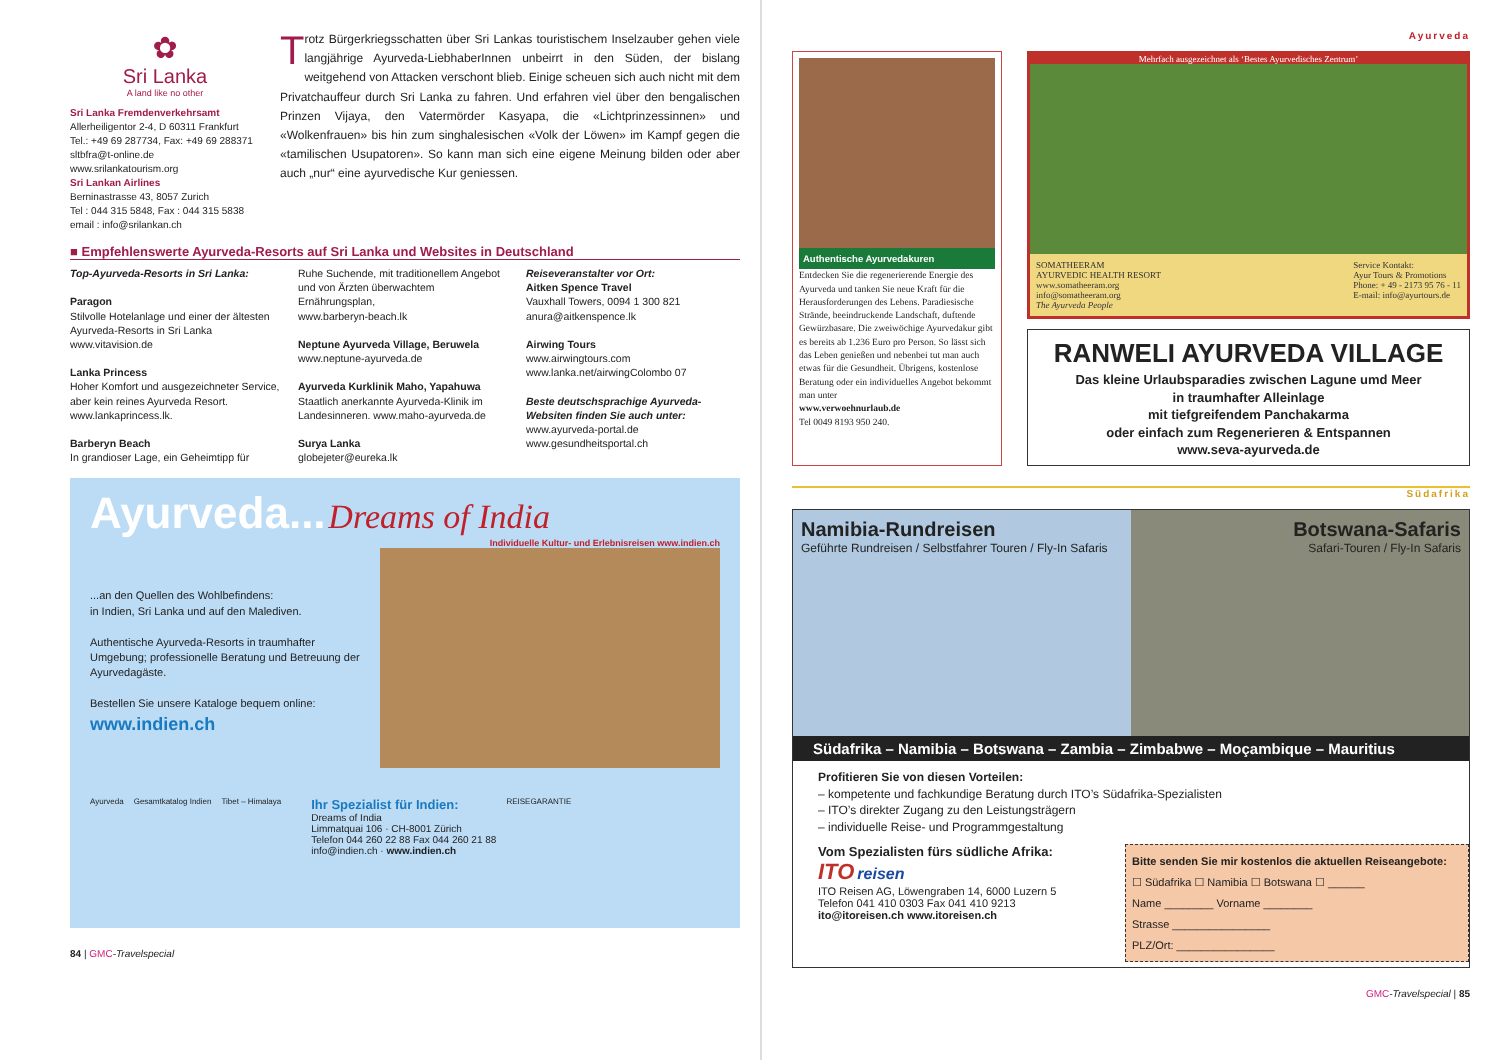✿
Sri Lanka
A land like no other
Sri Lanka Fremdenverkehrsamt
Allerheiligentor 2-4, D 60311 Frankfurt
Tel.: +49 69 287734, Fax: +49 69 288371
sltbfra@t-online.de
www.srilankatourism.org
Sri Lankan Airlines
Berninastrasse 43, 8057 Zurich
Tel : 044 315 5848, Fax : 044 315 5838
email : info@srilankan.ch
Trotz Bürgerkriegsschatten über Sri Lankas touristischem Inselzauber gehen viele langjährige Ayurveda-LiebhaberInnen unbeirrt in den Süden, der bislang weitgehend von Attacken verschont blieb. Einige scheuen sich auch nicht mit dem Privatchauffeur durch Sri Lanka zu fahren. Und erfahren viel über den bengalischen Prinzen Vijaya, den Vatermörder Kasyapa, die «Lichtprinzessinnen» und «Wolkenfrauen» bis hin zum singhalesischen «Volk der Löwen» im Kampf gegen die «tamilischen Usupatoren». So kann man sich eine eigene Meinung bilden oder aber auch „nur“ eine ayurvedische Kur geniessen.
■ Empfehlenswerte Ayurveda-Resorts auf Sri Lanka und Websites in Deutschland
Top-Ayurveda-Resorts in Sri Lanka:
Paragon
Stilvolle Hotelanlage und einer der ältesten Ayurveda-Resorts in Sri Lanka
www.vitavision.de
Lanka Princess
Hoher Komfort und ausgezeichneter Service, aber kein reines Ayurveda Resort. www.lankaprincess.lk.
Barberyn Beach
In grandioser Lage, ein Geheimtipp für
Ruhe Suchende, mit traditionellem Angebot und von Ärzten überwachtem Ernährungsplan,
www.barberyn-beach.lk
Neptune Ayurveda Village, Beruwela
www.neptune-ayurveda.de
Ayurveda Kurklinik Maho, Yapahuwa
Staatlich anerkannte Ayurveda-Klinik im Landesinneren. www.maho-ayurveda.de
Surya Lanka
globejeter@eureka.lk
Reiseveranstalter vor Ort:
Aitken Spence Travel
Vauxhall Towers, 0094 1 300 821
anura@aitkenspence.lk
Airwing Tours
www.airwingtours.com
www.lanka.net/airwingColombo 07
Beste deutschsprachige Ayurveda-Websiten finden Sie auch unter:
www.ayurveda-portal.de
www.gesundheitsportal.ch
Ayurveda... Dreams of India
Individuelle Kultur- und Erlebnisreisen www.indien.ch
...an den Quellen des Wohlbefindens:
in Indien, Sri Lanka und auf den Malediven.
Authentische Ayurveda-Resorts in traumhafter Umgebung; professionelle Beratung und Betreuung der Ayurvedagäste.
Bestellen Sie unsere Kataloge bequem online:
www.indien.ch
Ayurveda Gesamtkatalog Indien Tibet – Himalaya
Ihr Spezialist für Indien:
Dreams of India
Limmatquai 106 · CH-8001 Zürich
Telefon 044 260 22 88 Fax 044 260 21 88
info@indien.ch · www.indien.ch
REISEGARANTIE
84 | GMC-Travelspecial
Ayurveda
Authentische Ayurvedakuren
Entdecken Sie die regenerierende Energie des Ayurveda und tanken Sie neue Kraft für die Herausforderungen des Lebens. Paradiesische Strände, beeindruckende Landschaft, duftende Gewürzbasare. Die zweiwöchige Ayurvedakur gibt es bereits ab 1.236 Euro pro Person. So lässt sich das Leben genießen und nebenbei tut man auch etwas für die Gesundheit. Übrigens, kostenlose Beratung oder ein individuelles Angebot bekommt man unter
www.verwoehnurlaub.de
Tel 0049 8193 950 240.
Mehrfach ausgezeichnet als ‘Bestes Ayurvedisches Zentrum’
SOMATHEERAM
AYURVEDIC HEALTH RESORT
www.somatheeram.org
info@somatheeram.org
The Ayurveda People
Service Kontakt:
Ayur Tours & Promotions
Phone: + 49 - 2173 95 76 - 11
E-mail: info@ayurtours.de
RANWELI AYURVEDA VILLAGE
Das kleine Urlaubsparadies zwischen Lagune umd Meer
in traumhafter Alleinlage
mit tiefgreifendem Panchakarma
oder einfach zum Regenerieren & Entspannen
www.seva-ayurveda.de
Südafrika
Namibia-Rundreisen
Geführte Rundreisen / Selbstfahrer Touren / Fly-In Safaris
Botswana-Safaris
Safari-Touren / Fly-In Safaris
Südafrika – Namibia – Botswana – Zambia – Zimbabwe – Moçambique – Mauritius
Profitieren Sie von diesen Vorteilen:
– kompetente und fachkundige Beratung durch ITO’s Südafrika-Spezialisten
– ITO’s direkter Zugang zu den Leistungsträgern
– individuelle Reise- und Programmgestaltung
Vom Spezialisten fürs südliche Afrika:
ITO reisen
ITO Reisen AG, Löwengraben 14, 6000 Luzern 5
Telefon 041 410 0303 Fax 041 410 9213
ito@itoreisen.ch www.itoreisen.ch
Bitte senden Sie mir kostenlos die aktuellen Reiseangebote:
☐ Südafrika ☐ Namibia ☐ Botswana ☐ ______
Name ________ Vorname ________
Strasse ________________
PLZ/Ort: ________________
GMC-Travelspecial | 85